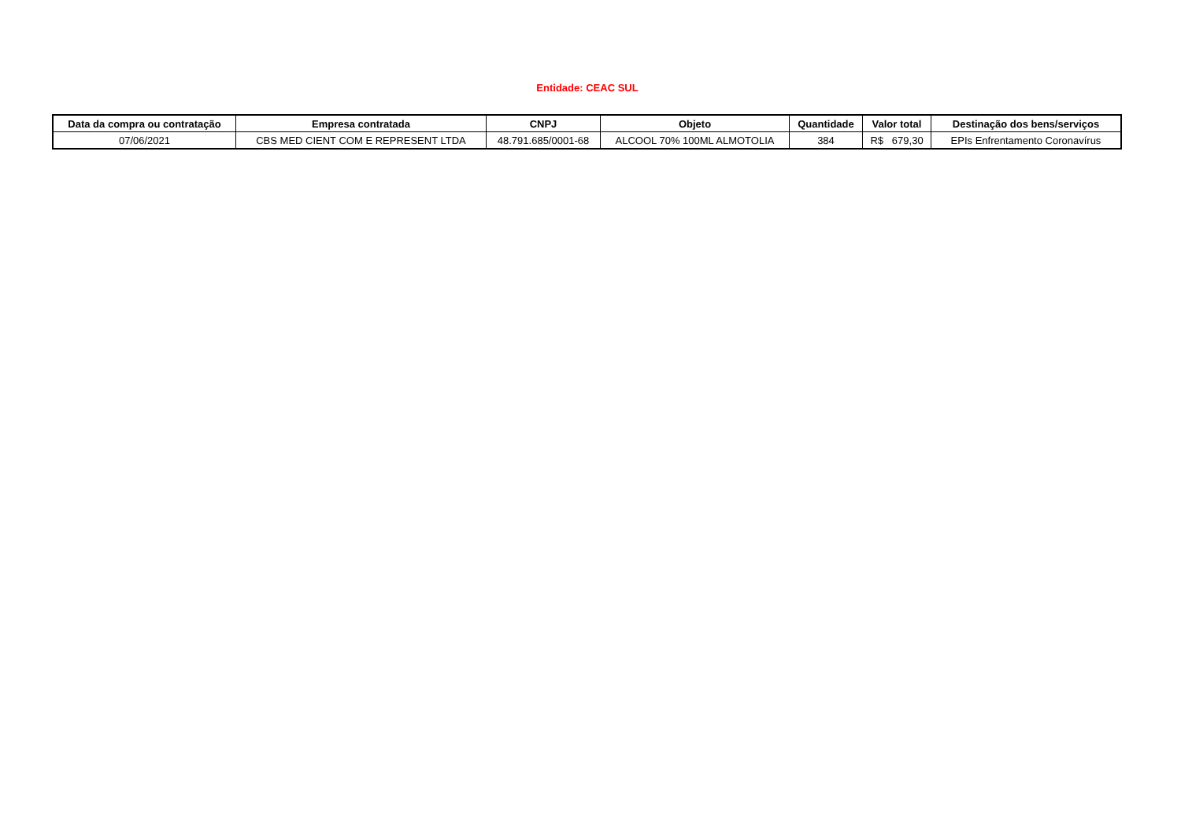Entidade: CEAC SUL
| Data da compra ou contratação | Empresa contratada | CNPJ | Objeto | Quantidade | Valor total | Destinação dos bens/serviços |
| --- | --- | --- | --- | --- | --- | --- |
| 07/06/2021 | CBS MED CIENT COM E REPRESENT LTDA | 48.791.685/0001-68 | ALCOOL 70% 100ML ALMOTOLIA | 384 | R$ 679,30 | EPIs Enfrentamento Coronavírus |